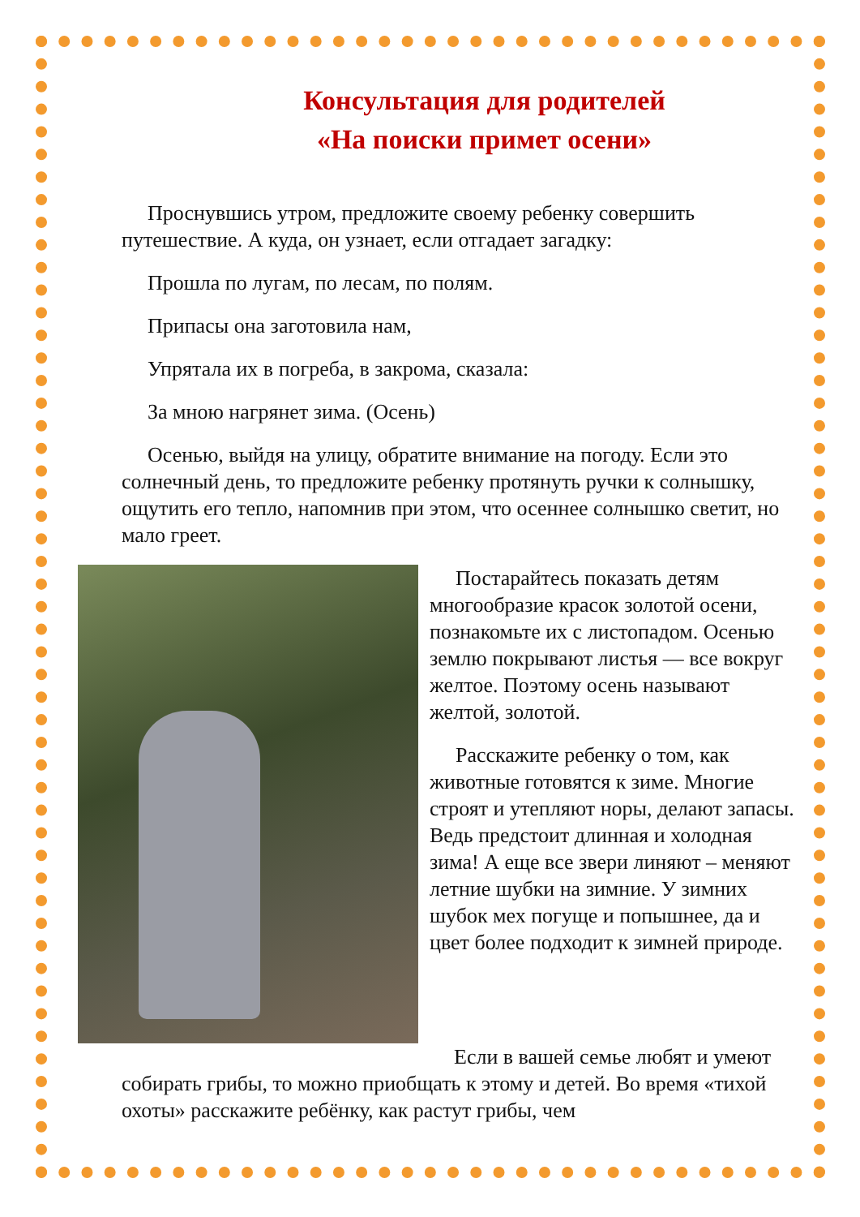Консультация для родителей
«На поиски примет осени»
Проснувшись утром, предложите своему ребенку совершить путешествие. А куда, он узнает, если отгадает загадку:
Прошла по лугам, по лесам, по полям.
Припасы она заготовила нам,
Упрятала их в погреба, в закрома, сказала:
За мною нагрянет зима. (Осень)
Осенью, выйдя на улицу, обратите внимание на погоду. Если это солнечный день, то предложите ребенку протянуть ручки к солнышку, ощутить его тепло, напомнив при этом, что осеннее солнышко светит, но мало греет.
Постарайтесь показать детям многообразие красок золотой осени, познакомьте их с листопадом. Осенью землю покрывают листья — все вокруг желтое. Поэтому осень называют желтой, золотой.
Расскажите ребенку о том, как животные готовятся к зиме. Многие строят и утепляют норы, делают запасы. Ведь предстоит длинная и холодная зима! А еще все звери линяют – меняют летние шубки на зимние. У зимних шубок мех погуще и попышнее, да и цвет более подходит к зимней природе.
Если в вашей семье любят и умеют собирать грибы, то можно приобщать к этому и детей. Во время «тихой охоты» расскажите ребёнку, как растут грибы, чем